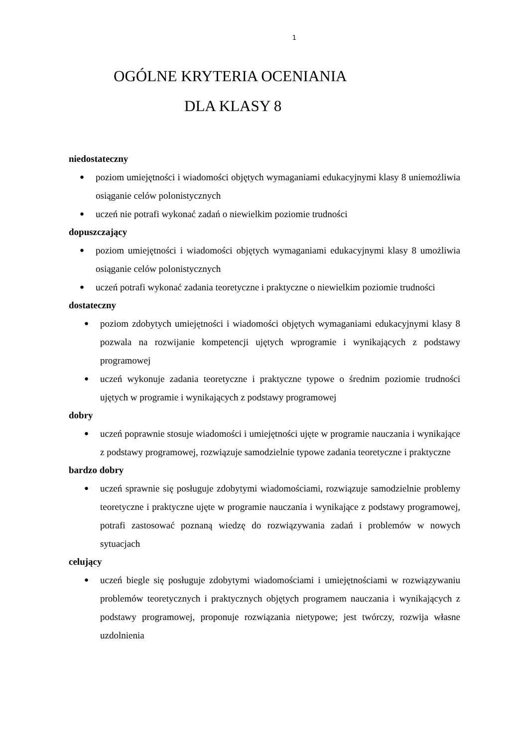1
OGÓLNE KRYTERIA OCENIANIA
DLA KLASY 8
niedostateczny
● poziom umiejętności i wiadomości objętych wymaganiami edukacyjnymi klasy 8 uniemożliwia osiąganie celów polonistycznych
● uczeń nie potrafi wykonać zadań o niewielkim poziomie trudności
dopuszczający
● poziom umiejętności i wiadomości objętych wymaganiami edukacyjnymi klasy 8 umożliwia osiąganie celów polonistycznych
● uczeń potrafi wykonać zadania teoretyczne i praktyczne o niewielkim poziomie trudności
dostateczny
● poziom zdobytych umiejętności i wiadomości objętych wymaganiami edukacyjnymi klasy 8 pozwala na rozwijanie kompetencji ujętych wprogramie i wynikających z podstawy programowej
● uczeń wykonuje zadania teoretyczne i praktyczne typowe o średnim poziomie trudności ujętych w programie i wynikających z podstawy programowej
dobry
● uczeń poprawnie stosuje wiadomości i umiejętności ujęte w programie nauczania i wynikające z podstawy programowej, rozwiązuje samodzielnie typowe zadania teoretyczne i praktyczne
bardzo dobry
● uczeń sprawnie się posługuje zdobytymi wiadomościami, rozwiązuje samodzielnie problemy teoretyczne i praktyczne ujęte w programie nauczania i wynikające z podstawy programowej, potrafi zastosować poznaną wiedzę do rozwiązywania zadań i problemów w nowych sytuacjach
celujący
● uczeń biegle się posługuje zdobytymi wiadomościami i umiejętnościami w rozwiązywaniu problemów teoretycznych i praktycznych objętych programem nauczania i wynikających z podstawy programowej, proponuje rozwiązania nietypowe; jest twórczy, rozwija własne uzdolnienia